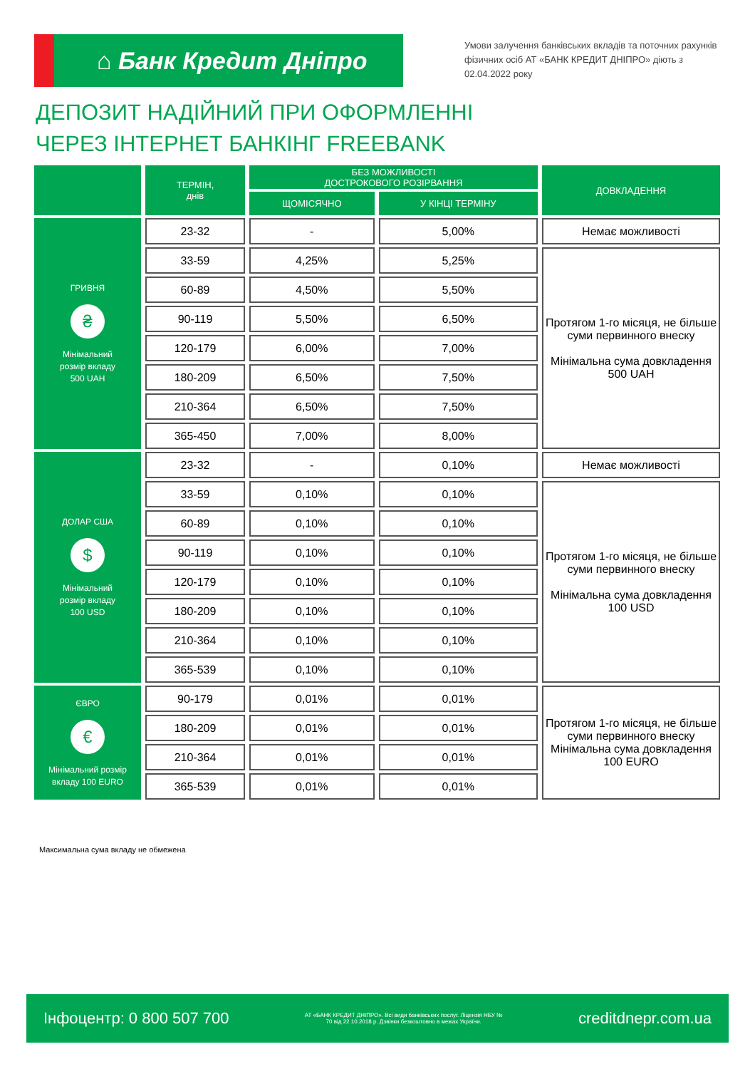⌂ Банк Кредит Дніпро
Умови залучення банківських вкладів та поточних рахунків фізичних осіб АТ «БАНК КРЕДИТ ДНІПРО» діють з 02.04.2022 року
ДЕПОЗИТ НАДІЙНИЙ ПРИ ОФОРМЛЕННІ
ЧЕРЕЗ ІНТЕРНЕТ БАНКІНГ FREEBANK
| | ТЕРМІН, днів | БЕЗ МОЖЛИВОСТІ ДОСТРОКОВОГО РОЗІРВАННЯ | | ДОВКЛАДЕННЯ |
| --- | --- | --- | --- | --- |
| | | ЩОМІСЯЧНО | У КІНЦІ ТЕРМІНУ | |
| ГРИВНЯ ₴ Мінімальний розмір вкладу 500 UAH | 23-32 | - | 5,00% | Немає можливості |
| | 33-59 | 4,25% | 5,25% | Протягом 1-го місяця, не більше суми первинного внеску Мінімальна сума довкладення 500 UAH |
| | 60-89 | 4,50% | 5,50% | |
| | 90-119 | 5,50% | 6,50% | |
| | 120-179 | 6,00% | 7,00% | |
| | 180-209 | 6,50% | 7,50% | |
| | 210-364 | 6,50% | 7,50% | |
| | 365-450 | 7,00% | 8,00% | |
| ДОЛАР США $ Мінімальний розмір вкладу 100 USD | 23-32 | - | 0,10% | Немає можливості |
| | 33-59 | 0,10% | 0,10% | Протягом 1-го місяця, не більше суми первинного внеску Мінімальна сума довкладення 100 USD |
| | 60-89 | 0,10% | 0,10% | |
| | 90-119 | 0,10% | 0,10% | |
| | 120-179 | 0,10% | 0,10% | |
| | 180-209 | 0,10% | 0,10% | |
| | 210-364 | 0,10% | 0,10% | |
| | 365-539 | 0,10% | 0,10% | |
| ЄВРО € Мінімальний розмір вкладу 100 EURO | 90-179 | 0,01% | 0,01% | Протягом 1-го місяця, не більше суми первинного внеску Мінімальна сума довкладення 100 EURO |
| | 180-209 | 0,01% | 0,01% | |
| | 210-364 | 0,01% | 0,01% | |
| | 365-539 | 0,01% | 0,01% | |
Максимальна сума вкладу не обмежена
Інфоцентр: 0 800 507 700 АТ «БАНК КРЕДИТ ДНІПРО». Всі види банківських послуг. Ліцензія НБУ № 70 від 22.10.2018 р. Дзвінки безкоштовно в межах України. creditdnepr.com.ua